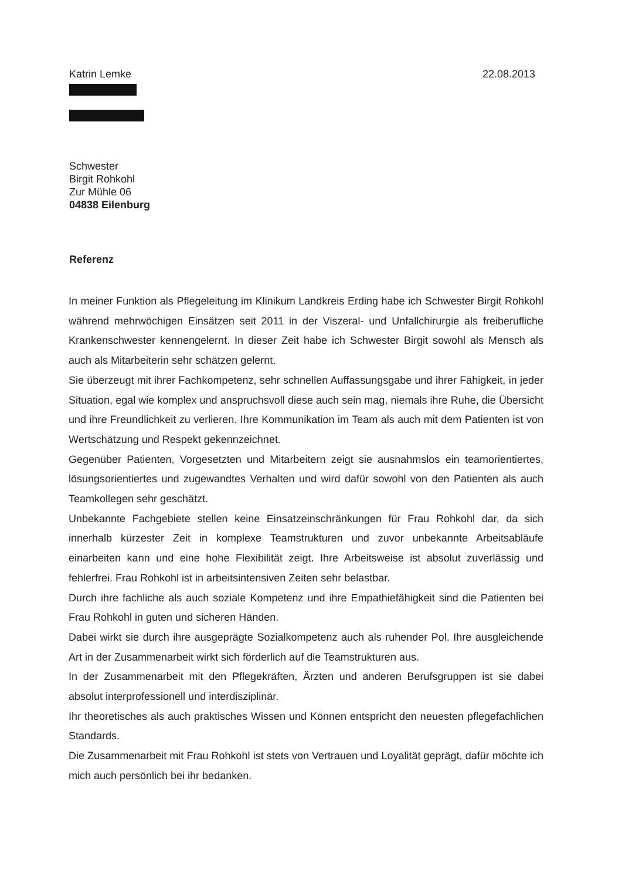Katrin Lemke 22.08.2013
Schwester
Birgit Rohkohl
Zur Mühle 06
04838 Eilenburg
Referenz
In meiner Funktion als Pflegeleitung im Klinikum Landkreis Erding habe ich Schwester Birgit Rohkohl während mehrwöchigen Einsätzen seit 2011 in der Viszeral- und Unfallchirurgie als freiberufliche Krankenschwester kennengelernt. In dieser Zeit habe ich Schwester Birgit sowohl als Mensch als auch als Mitarbeiterin sehr schätzen gelernt.
Sie überzeugt mit ihrer Fachkompetenz, sehr schnellen Auffassungsgabe und ihrer Fähigkeit, in jeder Situation, egal wie komplex und anspruchsvoll diese auch sein mag, niemals ihre Ruhe, die Übersicht und ihre Freundlichkeit zu verlieren. Ihre Kommunikation im Team als auch mit dem Patienten ist von Wertschätzung und Respekt gekennzeichnet.
Gegenüber Patienten, Vorgesetzten und Mitarbeitern zeigt sie ausnahmslos ein teamorientiertes, lösungsorientiertes und zugewandtes Verhalten und wird dafür sowohl von den Patienten als auch Teamkollegen sehr geschätzt.
Unbekannte Fachgebiete stellen keine Einsatzeinschränkungen für Frau Rohkohl dar, da sich innerhalb kürzester Zeit in komplexe Teamstrukturen und zuvor unbekannte Arbeitsabläufe einarbeiten kann und eine hohe Flexibilität zeigt. Ihre Arbeitsweise ist absolut zuverlässig und fehlerfrei. Frau Rohkohl ist in arbeitsintensiven Zeiten sehr belastbar.
Durch ihre fachliche als auch soziale Kompetenz und ihre Empathiefähigkeit sind die Patienten bei Frau Rohkohl in guten und sicheren Händen.
Dabei wirkt sie durch ihre ausgeprägte Sozialkompetenz auch als ruhender Pol. Ihre ausgleichende Art in der Zusammenarbeit wirkt sich förderlich auf die Teamstrukturen aus.
In der Zusammenarbeit mit den Pflegekräften, Ärzten und anderen Berufsgruppen ist sie dabei absolut interprofessionell und interdisziplinär.
Ihr theoretisches als auch praktisches Wissen und Können entspricht den neuesten pflegefachlichen Standards.
Die Zusammenarbeit mit Frau Rohkohl ist stets von Vertrauen und Loyalität geprägt, dafür möchte ich mich auch persönlich bei ihr bedanken.